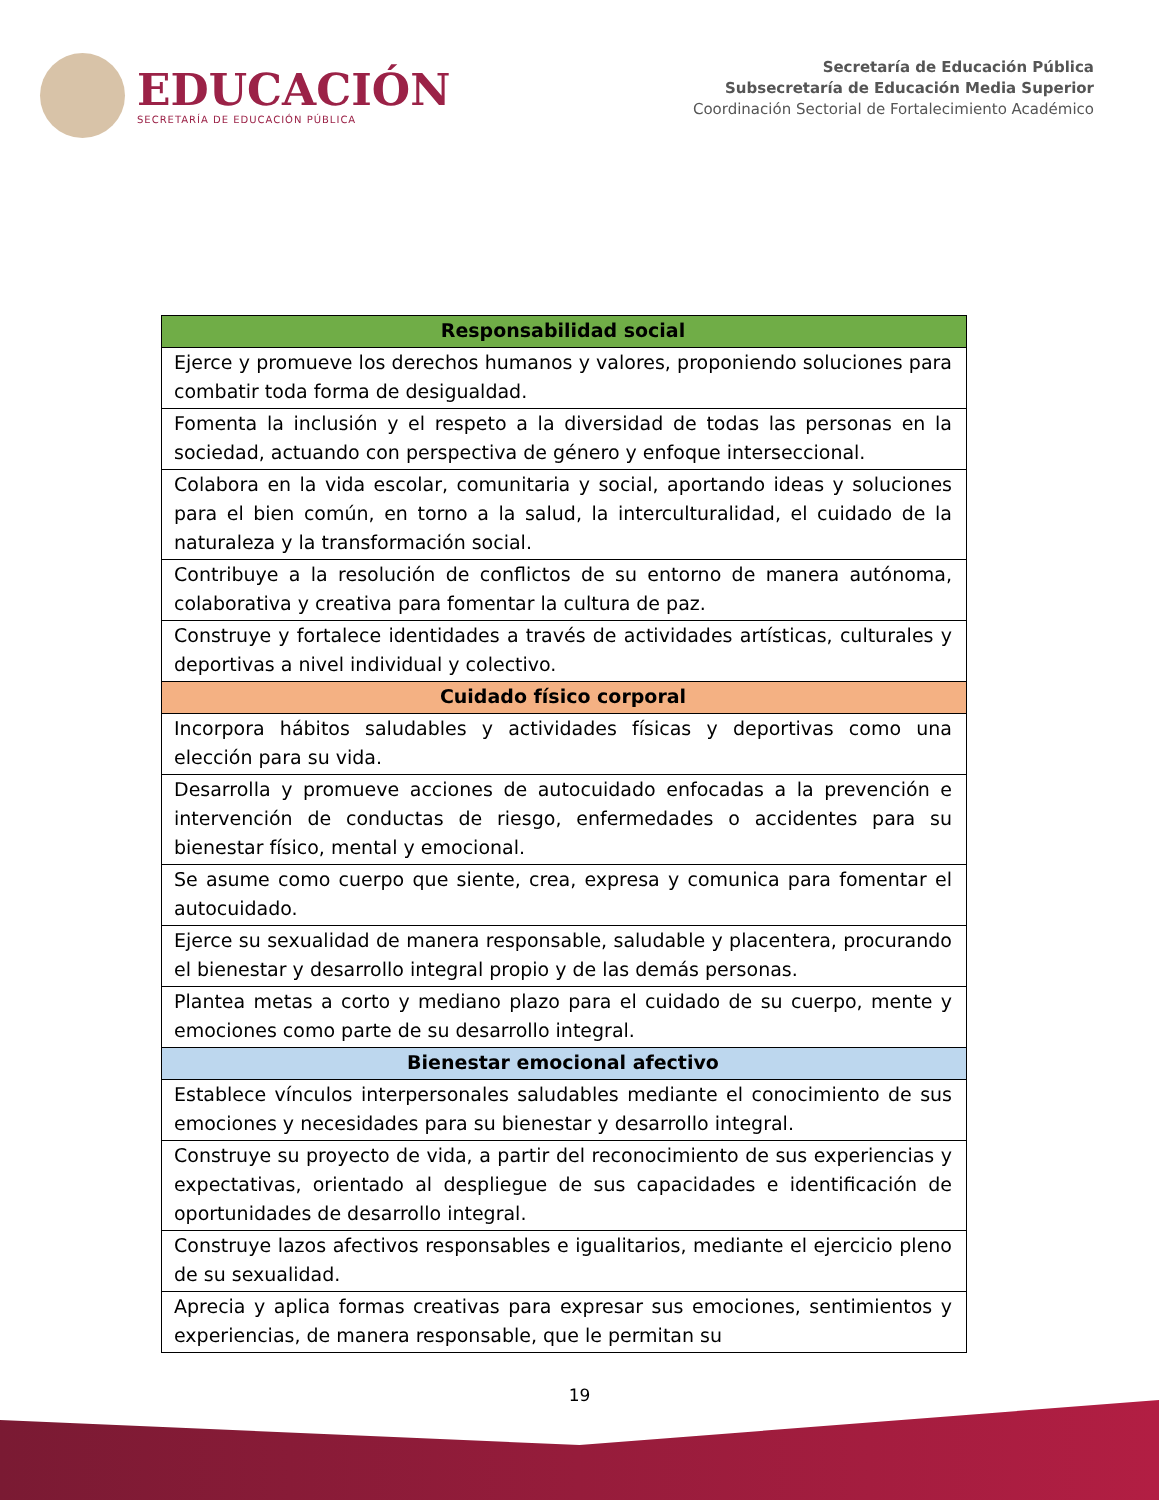EDUCACIÓN
SECRETARÍA DE EDUCACIÓN PÚBLICA
Secretaría de Educación Pública
Subsecretaría de Educación Media Superior
Coordinación Sectorial de Fortalecimiento Académico
| Responsabilidad social |
| --- |
| Ejerce y promueve los derechos humanos y valores, proponiendo soluciones para combatir toda forma de desigualdad. |
| Fomenta la inclusión y el respeto a la diversidad de todas las personas en la sociedad, actuando con perspectiva de género y enfoque interseccional. |
| Colabora en la vida escolar, comunitaria y social, aportando ideas y soluciones para el bien común, en torno a la salud, la interculturalidad, el cuidado de la naturaleza y la transformación social. |
| Contribuye a la resolución de conflictos de su entorno de manera autónoma, colaborativa y creativa para fomentar la cultura de paz. |
| Construye y fortalece identidades a través de actividades artísticas, culturales y deportivas a nivel individual y colectivo. |
| Cuidado físico corporal |
| Incorpora hábitos saludables y actividades físicas y deportivas como una elección para su vida. |
| Desarrolla y promueve acciones de autocuidado enfocadas a la prevención e intervención de conductas de riesgo, enfermedades o accidentes para su bienestar físico, mental y emocional. |
| Se asume como cuerpo que siente, crea, expresa y comunica para fomentar el autocuidado. |
| Ejerce su sexualidad de manera responsable, saludable y placentera, procurando el bienestar y desarrollo integral propio y de las demás personas. |
| Plantea metas a corto y mediano plazo para el cuidado de su cuerpo, mente y emociones como parte de su desarrollo integral. |
| Bienestar emocional afectivo |
| Establece vínculos interpersonales saludables mediante el conocimiento de sus emociones y necesidades para su bienestar y desarrollo integral. |
| Construye su proyecto de vida, a partir del reconocimiento de sus experiencias y expectativas, orientado al despliegue de sus capacidades e identificación de oportunidades de desarrollo integral. |
| Construye lazos afectivos responsables e igualitarios, mediante el ejercicio pleno de su sexualidad. |
| Aprecia y aplica formas creativas para expresar sus emociones, sentimientos y experiencias, de manera responsable, que le permitan su |
19